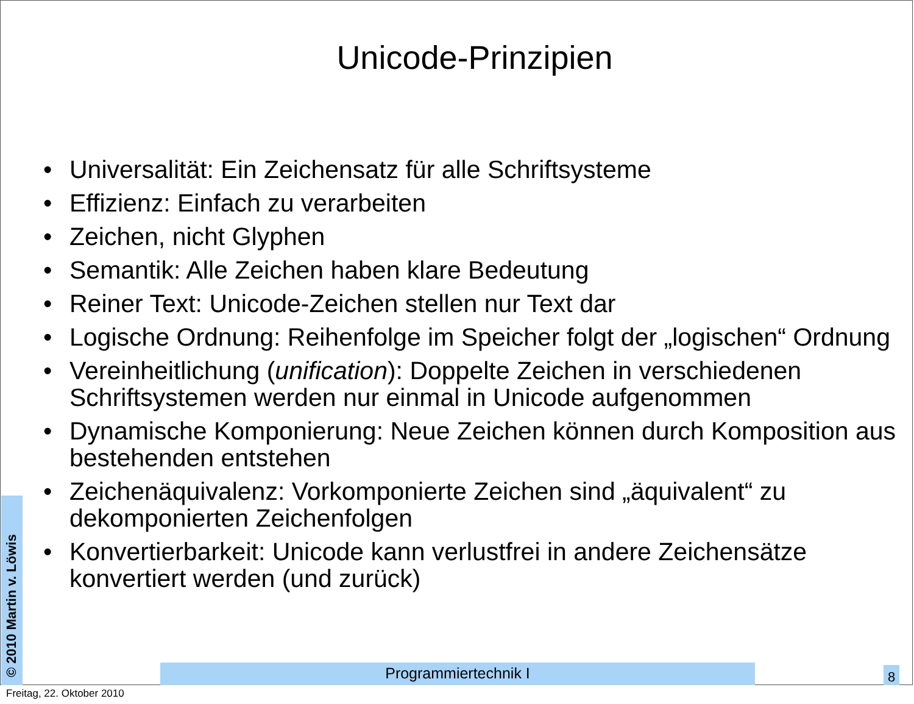Unicode-Prinzipien
• Universalität: Ein Zeichensatz für alle Schriftsysteme
• Effizienz: Einfach zu verarbeiten
• Zeichen, nicht Glyphen
• Semantik: Alle Zeichen haben klare Bedeutung
• Reiner Text: Unicode-Zeichen stellen nur Text dar
• Logische Ordnung: Reihenfolge im Speicher folgt der „logischen“ Ordnung
• Vereinheitlichung (unification): Doppelte Zeichen in verschiedenen Schriftsystemen werden nur einmal in Unicode aufgenommen
• Dynamische Komponierung: Neue Zeichen können durch Komposition aus bestehenden entstehen
• Zeichenäquivalenz: Vorkomponierte Zeichen sind „äquivalent“ zu dekomponierten Zeichenfolgen
• Konvertierbarkeit: Unicode kann verlustfrei in andere Zeichensätze konvertiert werden (und zurück)
© 2010 Martin v. Löwis
Programmiertechnik I 8
Freitag, 22. Oktober 2010